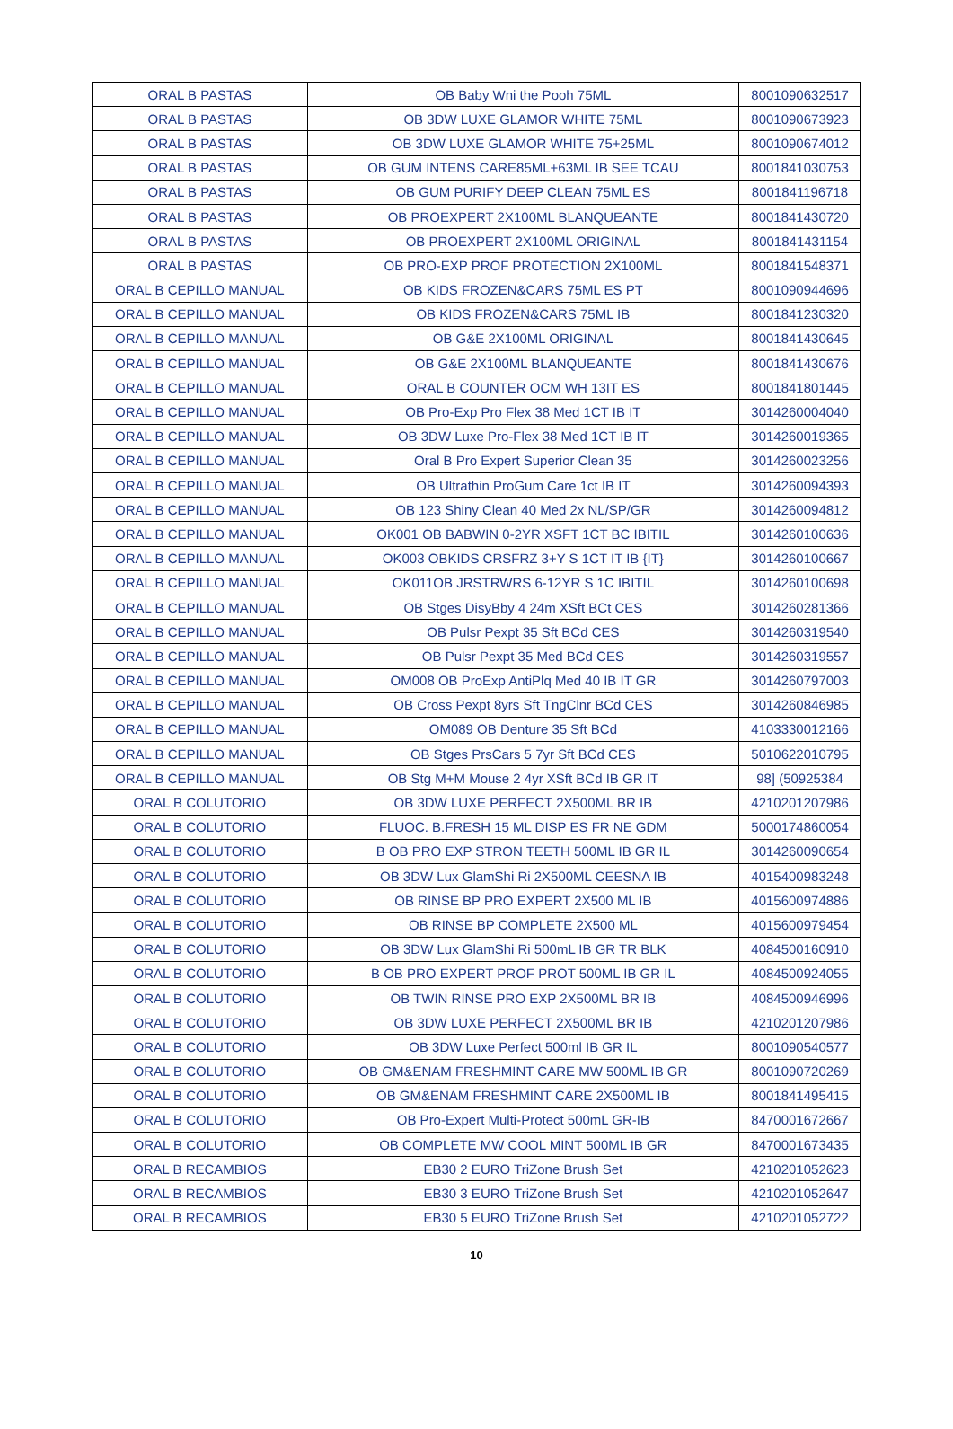| ORAL B PASTAS | OB Baby Wni the Pooh 75ML | 8001090632517 |
| ORAL B PASTAS | OB 3DW LUXE GLAMOR WHITE 75ML | 8001090673923 |
| ORAL B PASTAS | OB 3DW LUXE GLAMOR WHITE 75+25ML | 8001090674012 |
| ORAL B PASTAS | OB GUM INTENS CARE85ML+63ML IB SEE TCAU | 8001841030753 |
| ORAL B PASTAS | OB GUM PURIFY DEEP CLEAN 75ML ES | 8001841196718 |
| ORAL B PASTAS | OB PROEXPERT 2X100ML BLANQUEANTE | 8001841430720 |
| ORAL B PASTAS | OB PROEXPERT 2X100ML ORIGINAL | 8001841431154 |
| ORAL B PASTAS | OB PRO-EXP PROF PROTECTION 2X100ML | 8001841548371 |
| ORAL B CEPILLO MANUAL | OB KIDS FROZEN&CARS 75ML ES PT | 8001090944696 |
| ORAL B CEPILLO MANUAL | OB KIDS FROZEN&CARS 75ML IB | 8001841230320 |
| ORAL B CEPILLO MANUAL | OB G&E 2X100ML ORIGINAL | 8001841430645 |
| ORAL B CEPILLO MANUAL | OB G&E 2X100ML BLANQUEANTE | 8001841430676 |
| ORAL B CEPILLO MANUAL | ORAL B COUNTER OCM WH 13IT ES | 8001841801445 |
| ORAL B CEPILLO MANUAL | OB Pro-Exp Pro Flex 38 Med 1CT IB IT | 3014260004040 |
| ORAL B CEPILLO MANUAL | OB 3DW Luxe Pro-Flex 38 Med 1CT IB IT | 3014260019365 |
| ORAL B CEPILLO MANUAL | Oral B Pro Expert Superior Clean 35 | 3014260023256 |
| ORAL B CEPILLO MANUAL | OB Ultrathin ProGum Care 1ct IB IT | 3014260094393 |
| ORAL B CEPILLO MANUAL | OB 123 Shiny Clean 40 Med 2x NL/SP/GR | 3014260094812 |
| ORAL B CEPILLO MANUAL | OK001 OB BABWIN 0-2YR XSFT 1CT BC IBITIL | 3014260100636 |
| ORAL B CEPILLO MANUAL | OK003 OBKIDS CRSFRZ 3+Y S 1CT IT IB {IT} | 3014260100667 |
| ORAL B CEPILLO MANUAL | OK011OB JRSTRWRS 6-12YR S 1C IBITIL | 3014260100698 |
| ORAL B CEPILLO MANUAL | OB Stges DisyBby 4 24m XSft BCt CES | 3014260281366 |
| ORAL B CEPILLO MANUAL | OB Pulsr Pexpt 35 Sft BCd CES | 3014260319540 |
| ORAL B CEPILLO MANUAL | OB Pulsr Pexpt 35 Med BCd CES | 3014260319557 |
| ORAL B CEPILLO MANUAL | OM008 OB ProExp AntiPlq Med 40 IB IT GR | 3014260797003 |
| ORAL B CEPILLO MANUAL | OB Cross Pexpt 8yrs Sft TngClnr BCd CES | 3014260846985 |
| ORAL B CEPILLO MANUAL | OM089 OB Denture 35 Sft BCd | 4103330012166 |
| ORAL B CEPILLO MANUAL | OB Stges PrsCars 5 7yr Sft BCd CES | 5010622010795 |
| ORAL B CEPILLO MANUAL | OB Stg M+M Mouse 2 4yr XSft BCd IB GR IT | 98] (50925384 |
| ORAL B COLUTORIO | OB 3DW LUXE PERFECT 2X500ML BR IB | 4210201207986 |
| ORAL B COLUTORIO | FLUOC. B.FRESH 15 ML DISP ES FR NE GDM | 5000174860054 |
| ORAL B COLUTORIO | B OB PRO EXP STRON TEETH 500ML IB GR IL | 3014260090654 |
| ORAL B COLUTORIO | OB 3DW Lux GlamShi Ri 2X500ML CEESNA IB | 4015400983248 |
| ORAL B COLUTORIO | OB RINSE BP PRO EXPERT 2X500 ML IB | 4015600974886 |
| ORAL B COLUTORIO | OB RINSE BP COMPLETE 2X500 ML | 4015600979454 |
| ORAL B COLUTORIO | OB 3DW Lux GlamShi Ri 500mL IB GR TR BLK | 4084500160910 |
| ORAL B COLUTORIO | B OB PRO EXPERT PROF PROT 500ML IB GR IL | 4084500924055 |
| ORAL B COLUTORIO | OB TWIN RINSE PRO EXP 2X500ML BR IB | 4084500946996 |
| ORAL B COLUTORIO | OB 3DW LUXE PERFECT 2X500ML BR IB | 4210201207986 |
| ORAL B COLUTORIO | OB 3DW Luxe Perfect 500ml IB GR IL | 8001090540577 |
| ORAL B COLUTORIO | OB GM&ENAM FRESHMINT CARE MW 500ML IB GR | 8001090720269 |
| ORAL B COLUTORIO | OB GM&ENAM FRESHMINT CARE 2X500ML IB | 8001841495415 |
| ORAL B COLUTORIO | OB Pro-Expert Multi-Protect 500mL GR-IB | 8470001672667 |
| ORAL B COLUTORIO | OB COMPLETE MW COOL MINT 500ML IB GR | 8470001673435 |
| ORAL B RECAMBIOS | EB30 2 EURO TriZone Brush Set | 4210201052623 |
| ORAL B RECAMBIOS | EB30 3 EURO TriZone Brush Set | 4210201052647 |
| ORAL B RECAMBIOS | EB30 5 EURO TriZone Brush Set | 4210201052722 |
10